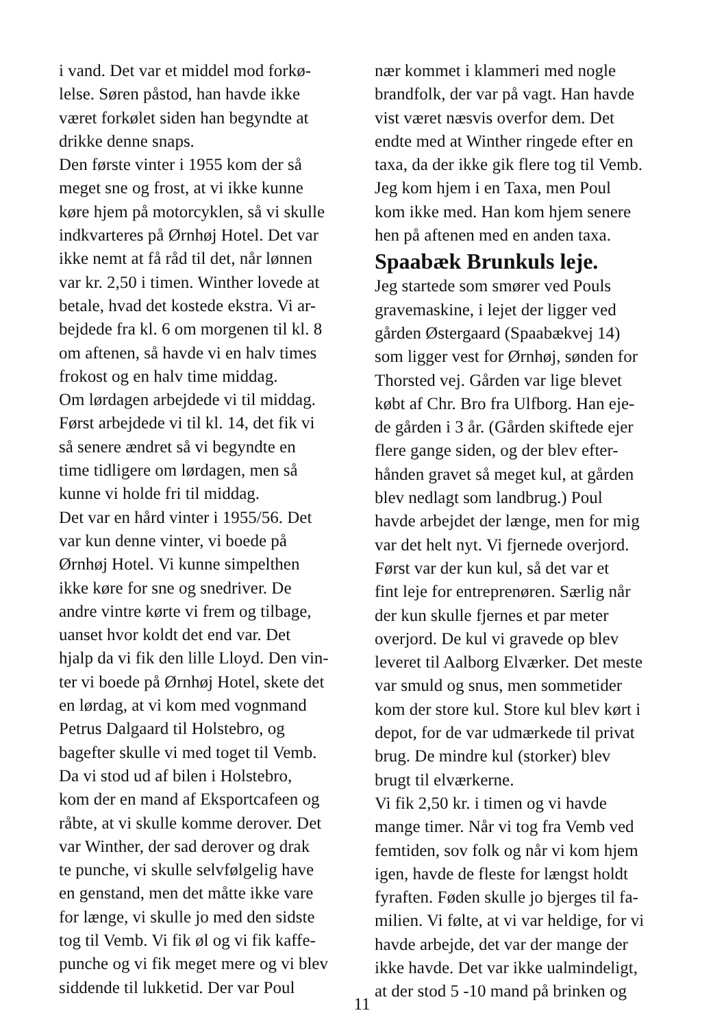i vand. Det var et middel mod forkø-
lelse. Søren påstod, han havde ikke
været forkølet siden han begyndte at
drikke denne snaps.
Den første vinter i 1955 kom der så
meget sne og frost, at vi ikke kunne
køre hjem på motorcyklen, så vi skulle
indkvarteres på Ørnhøj Hotel. Det var
ikke nemt at få råd til det, når lønnen
var kr. 2,50 i timen. Winther lovede at
betale, hvad det kostede ekstra. Vi ar-
bejdede fra kl. 6 om morgenen til kl. 8
om aftenen, så havde vi en halv times
frokost og en halv time middag.
Om lørdagen arbejdede vi til middag.
Først arbejdede vi til kl. 14, det fik vi
så senere ændret så vi begyndte en
time tidligere om lørdagen, men så
kunne vi holde fri til middag.
Det var en hård vinter i 1955/56. Det
var kun denne vinter, vi boede på
Ørnhøj Hotel. Vi kunne simpelthen
ikke køre for sne og snedriver. De
andre vintre kørte vi frem og tilbage,
uanset hvor koldt det end var. Det
hjalp da vi fik den lille Lloyd. Den vin-
ter vi boede på Ørnhøj Hotel, skete det
en lørdag, at vi kom med vognmand
Petrus Dalgaard til Holstebro, og
bagefter skulle vi med toget til Vemb.
Da vi stod ud af bilen i Holstebro,
kom der en mand af Eksportcafeen og
råbte, at vi skulle komme derover. Det
var Winther, der sad derover og drak
te punche, vi skulle selvfølgelig have
en genstand, men det måtte ikke vare
for længe, vi skulle jo med den sidste
tog til Vemb. Vi fik øl og vi fik kaffe-
punche og vi fik meget mere og vi blev
siddende til lukketid. Der var Poul
nær kommet i klammeri med nogle
brandfolk, der var på vagt. Han havde
vist været næsvis overfor dem. Det
endte med at Winther ringede efter en
taxa, da der ikke gik flere tog til Vemb.
Jeg kom hjem i en Taxa, men Poul
kom ikke med. Han kom hjem senere
hen på aftenen med en anden taxa.
Spaabæk Brunkuls leje.
Jeg startede som smører ved Pouls
gravemaskine, i lejet der ligger ved
gården Østergaard (Spaabækvej 14)
som ligger vest for Ørnhøj, sønden for
Thorsted vej. Gården var lige blevet
købt af Chr. Bro fra Ulfborg. Han eje-
de gården i 3 år. (Gården skiftede ejer
flere gange siden, og der blev efter-
hånden gravet så meget kul, at gården
blev nedlagt som landbrug.) Poul
havde arbejdet der længe, men for mig
var det helt nyt. Vi fjernede overjord.
Først var der kun kul, så det var et
fint leje for entreprenøren. Særlig når
der kun skulle fjernes et par meter
overjord. De kul vi gravede op blev
leveret til Aalborg Elværker. Det meste
var smuld og snus, men sommetider
kom der store kul. Store kul blev kørt i
depot, for de var udmærkede til privat
brug. De mindre kul (storker) blev
brugt til elværkerne.
Vi fik 2,50 kr. i timen og vi havde
mange timer. Når vi tog fra Vemb ved
femtiden, sov folk og når vi kom hjem
igen, havde de fleste for længst holdt
fyraften. Føden skulle jo bjerges til fa-
milien. Vi følte, at vi var heldige, for vi
havde arbejde, det var der mange der
ikke havde. Det var ikke ualmindeligt,
at der stod 5 -10 mand på brinken og
11